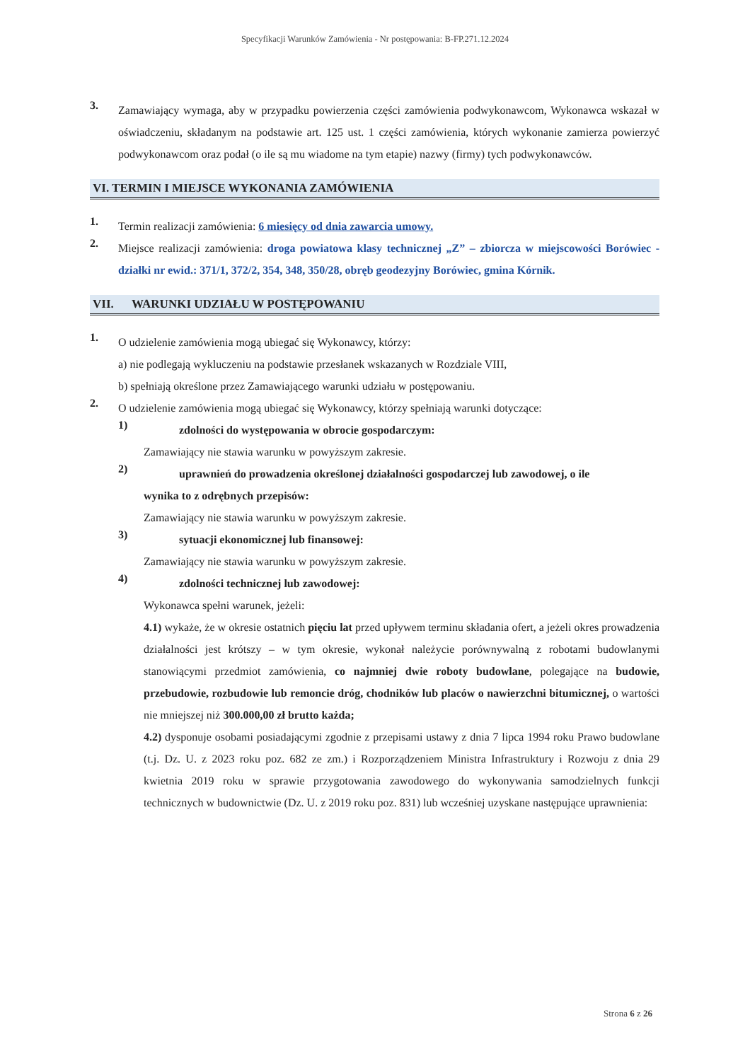Specyfikacji Warunków Zamówienia - Nr postępowania: B-FP.271.12.2024
3.
Zamawiający wymaga, aby w przypadku powierzenia części zamówienia podwykonawcom, Wykonawca wskazał w oświadczeniu, składanym na podstawie art. 125 ust. 1 części zamówienia, których wykonanie zamierza powierzyć podwykonawcom oraz podał (o ile są mu wiadome na tym etapie) nazwy (firmy) tych podwykonawców.
VI. TERMIN I MIEJSCE WYKONANIA ZAMÓWIENIA
1.
Termin realizacji zamówienia: 6 miesięcy od dnia zawarcia umowy.
2.
Miejsce realizacji zamówienia: droga powiatowa klasy technicznej „Z” – zbiorcza w miejscowości Borówiec - działki nr ewid.: 371/1, 372/2, 354, 348, 350/28, obręb geodezyjny Borówiec, gmina Kórnik.
VII. WARUNKI UDZIAŁU W POSTĘPOWANIU
1.
O udzielenie zamówienia mogą ubiegać się Wykonawcy, którzy:
a) nie podlegają wykluczeniu na podstawie przesłanek wskazanych w Rozdziale VIII,
b) spełniają określone przez Zamawiającego warunki udziału w postępowaniu.
2.
O udzielenie zamówienia mogą ubiegać się Wykonawcy, którzy spełniają warunki dotyczące:
1)
zdolności do występowania w obrocie gospodarczym:
Zamawiający nie stawia warunku w powyższym zakresie.
2)
uprawnień do prowadzenia określonej działalności gospodarczej lub zawodowej, o ile
wynika to z odrębnych przepisów:
Zamawiający nie stawia warunku w powyższym zakresie.
3)
sytuacji ekonomicznej lub finansowej:
Zamawiający nie stawia warunku w powyższym zakresie.
4)
zdolności technicznej lub zawodowej:
Wykonawca spełni warunek, jeżeli:
4.1) wykaże, że w okresie ostatnich pięciu lat przed upływem terminu składania ofert, a jeżeli okres prowadzenia działalności jest krótszy – w tym okresie, wykonał należycie porównywalną z robotami budowlanymi stanowiącymi przedmiot zamówienia, co najmniej dwie roboty budowlane, polegające na budowie, przebudowie, rozbudowie lub remoncie dróg, chodników lub placów o nawierzchni bitumicznej, o wartości nie mniejszej niż 300.000,00 zł brutto każda;
4.2) dysponuje osobami posiadającymi zgodnie z przepisami ustawy z dnia 7 lipca 1994 roku Prawo budowlane (t.j. Dz. U. z 2023 roku poz. 682 ze zm.) i Rozporządzeniem Ministra Infrastruktury i Rozwoju z dnia 29 kwietnia 2019 roku w sprawie przygotowania zawodowego do wykonywania samodzielnych funkcji technicznych w budownictwie (Dz. U. z 2019 roku poz. 831) lub wcześniej uzyskane następujące uprawnienia:
Strona 6 z 26